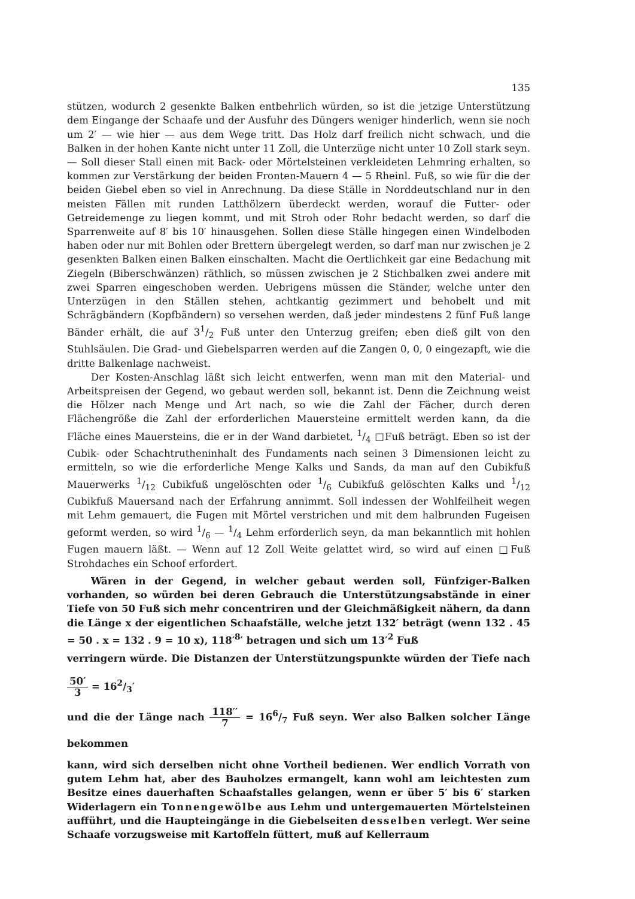135
stützen, wodurch 2 gesenkte Balken entbehrlich würden, so ist die jetzige Unterstützung dem Eingange der Schaafe und der Ausfuhr des Düngers weniger hinderlich, wenn sie noch um 2′ — wie hier — aus dem Wege tritt. Das Holz darf freilich nicht schwach, und die Balken in der hohen Kante nicht unter 11 Zoll, die Unterzüge nicht unter 10 Zoll stark seyn. — Soll dieser Stall einen mit Back- oder Mörtelsteinen verkleideten Lehmring erhalten, so kommen zur Verstärkung der beiden Fronten-Mauern 4 — 5 Rheinl. Fuß, so wie für die der beiden Giebel eben so viel in Anrechnung. Da diese Ställe in Norddeutschland nur in den meisten Fällen mit runden Latthölzern überdeckt werden, worauf die Futter- oder Getreidemenge zu liegen kommt, und mit Stroh oder Rohr bedacht werden, so darf die Sparrenweite auf 8′ bis 10′ hinausgehen. Sollen diese Ställe hingegen einen Windelboden haben oder nur mit Bohlen oder Brettern übergelegt werden, so darf man nur zwischen je 2 gesenkten Balken einen Balken einschalten. Macht die Oertlichkeit gar eine Bedachung mit Ziegeln (Biberschwänzen) räthlich, so müssen zwischen je 2 Stichbalken zwei andere mit zwei Sparren eingeschoben werden. Uebrigens müssen die Ständer, welche unter den Unterzügen in den Ställen stehen, achtkantig gezimmert und behobelt und mit Schrägbändern (Kopfbändern) so versehen werden, daß jeder mindestens 2 fünf Fuß lange Bänder erhält, die auf 31/2 Fuß unter den Unterzug greifen; eben dieß gilt von den Stuhlsäulen. Die Grad- und Giebelsparren werden auf die Zangen 0, 0, 0 eingezapft, wie die dritte Balkenlage nachweist.
Der Kosten-Anschlag läßt sich leicht entwerfen, wenn man mit den Material- und Arbeitspreisen der Gegend, wo gebaut werden soll, bekannt ist. Denn die Zeichnung weist die Hölzer nach Menge und Art nach, so wie die Zahl der Fächer, durch deren Flächengröße die Zahl der erforderlichen Mauersteine ermittelt werden kann, da die Fläche eines Mauersteins, die er in der Wand darbietet, 1/4 □Fuß beträgt. Eben so ist der Cubik- oder Schachtrutheninhalt des Fundaments nach seinen 3 Dimensionen leicht zu ermitteln, so wie die erforderliche Menge Kalks und Sands, da man auf den Cubikfuß Mauerwerks 1/12 Cubikfuß ungelöschten oder 1/6 Cubikfuß gelöschten Kalks und 1/12 Cubikfuß Mauersand nach der Erfahrung annimmt. Soll indessen der Wohlfeilheit wegen mit Lehm gemauert, die Fugen mit Mörtel verstrichen und mit dem halbrunden Fugeisen geformt werden, so wird 1/6 — 1/4 Lehm erforderlich seyn, da man bekanntlich mit hohlen Fugen mauern läßt. — Wenn auf 12 Zoll Weite gelattet wird, so wird auf einen □Fuß Strohdaches ein Schoof erfordert.
Wären in der Gegend, in welcher gebaut werden soll, Fünfziger-Balken vorhanden, so würden bei deren Gebrauch die Unterstützungsabstände in einer Tiefe von 50 Fuß sich mehr concentriren und der Gleichmäßigkeit nähern, da dann die Länge x der eigentlichen Schaafställe, welche jetzt 132′ beträgt (wenn 132 . 45 = 50 . x = 132 . 9 = 10 x), 118′<sup>8</sup>′ betragen und sich um 13′<sup>2</sup> Fuß
verringern würde. Die Distanzen der Unterstützungspunkte würden der Tiefe nach 50′ 3 = 162/3′
und die der Länge nach 118′′ 7 = 166/7 Fuß seyn. Wer also Balken solcher Länge bekommen
kann, wird sich derselben nicht ohne Vortheil bedienen. Wer endlich Vorrath von gutem Lehm hat, aber des Bauholzes ermangelt, kann wohl am leichtesten zum Besitze eines dauerhaften Schaafstalles gelangen, wenn er über 5′ bis 6′ starken Widerlagern ein Tonnengewölbe aus Lehm und untergemauerten Mörtelsteinen aufführt, und die Haupteingänge in die Giebelseiten desselben verlegt. Wer seine Schaafe vorzugsweise mit Kartoffeln füttert, muß auf Kellerraum